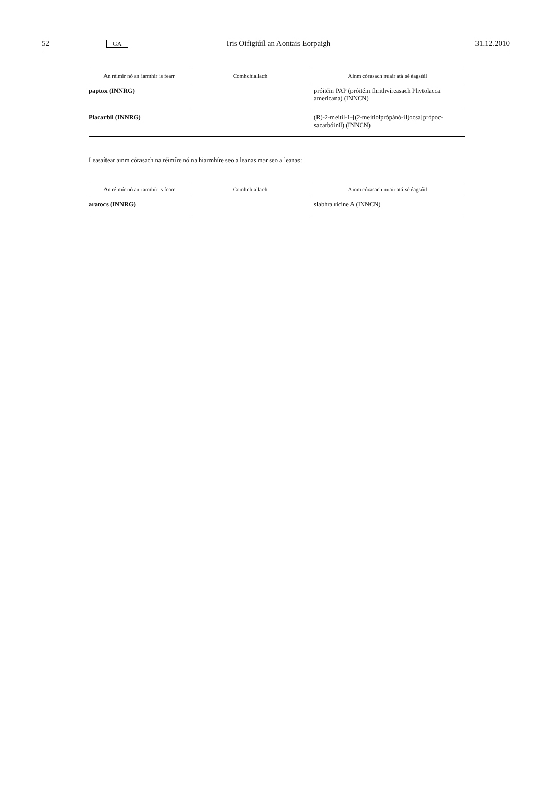52 GA Iris Oifigiúil an Aontais Eorpaigh 31.12.2010
| An réimír nó an iarmhír is fearr | Comhchiallach | Ainm córasach nuair atá sé éagsúil |
| --- | --- | --- |
| paptox (INNRG) | | próitéin PAP (próitéin fhrithvíreasach Phytolacca americana) (INNCN) |
| Placarbil (INNRG) | | (R)-2-meitil-1-[(2-meitiolprópánó-il)ocsa]própoc-sacarbóinil) (INNCN) |
Leasaítear ainm córasach na réimíre nó na hiarmhíre seo a leanas mar seo a leanas:
| An réimír nó an iarmhír is fearr | Comhchiallach | Ainm córasach nuair atá sé éagsúil |
| --- | --- | --- |
| aratocs (INNRG) | | slabhra ricine A (INNCN) |